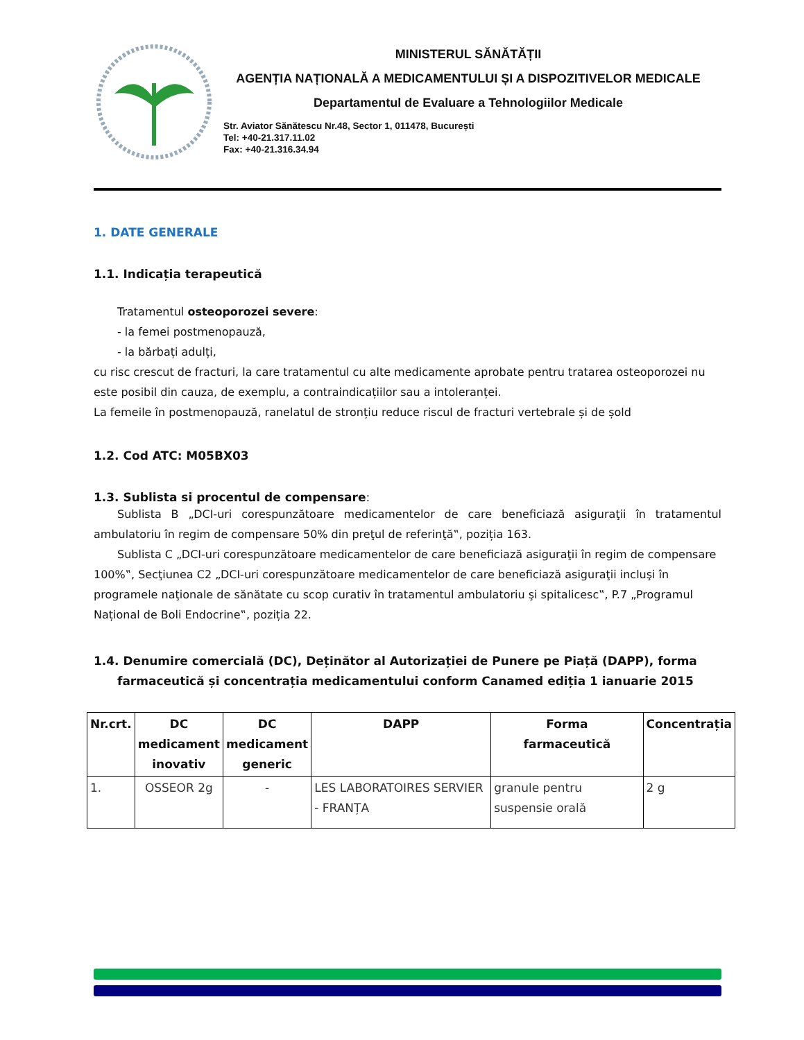MINISTERUL SĂNĂTĂȚII
AGENȚIA NAȚIONALĂ A MEDICAMENTULUI ȘI A DISPOZITIVELOR MEDICALE
Departamentul de Evaluare a Tehnologiilor Medicale
Str. Aviator Sănătescu Nr.48, Sector 1, 011478, București
Tel: +40-21.317.11.02
Fax: +40-21.316.34.94
1. DATE GENERALE
1.1. Indicația terapeutică
Tratamentul osteoporozei severe:
- la femei postmenopauză,
- la bărbați adulți,
cu risc crescut de fracturi, la care tratamentul cu alte medicamente aprobate pentru tratarea osteoporozei nu este posibil din cauza, de exemplu, a contraindicațiilor sau a intoleranței.
La femeile în postmenopauză, ranelatul de stronțiu reduce riscul de fracturi vertebrale și de șold
1.2. Cod ATC: M05BX03
1.3. Sublista si procentul de compensare:
Sublista B „DCI-uri corespunzătoare medicamentelor de care beneficiază asiguraţii în tratamentul ambulatoriu în regim de compensare 50% din preţul de referinţă‟, poziția 163.
Sublista C „DCI-uri corespunzătoare medicamentelor de care beneficiază asiguraţii în regim de compensare 100%‟, Secţiunea C2 „DCI-uri corespunzătoare medicamentelor de care beneficiază asiguraţii incluşi în programele naţionale de sănătate cu scop curativ în tratamentul ambulatoriu şi spitalicesc‟, P.7 „Programul Național de Boli Endocrine‟, poziția 22.
1.4. Denumire comercială (DC), Deținător al Autorizației de Punere pe Piață (DAPP), forma farmaceutică și concentrația medicamentului conform Canamed ediția 1 ianuarie 2015
| Nr.crt. | DC medicament inovativ | DC medicament generic | DAPP | Forma farmaceutică | Concentrația |
| --- | --- | --- | --- | --- | --- |
| 1. | OSSEOR 2g | - | LES LABORATOIRES SERVIER - FRANȚA | granule pentru suspensie orală | 2 g |